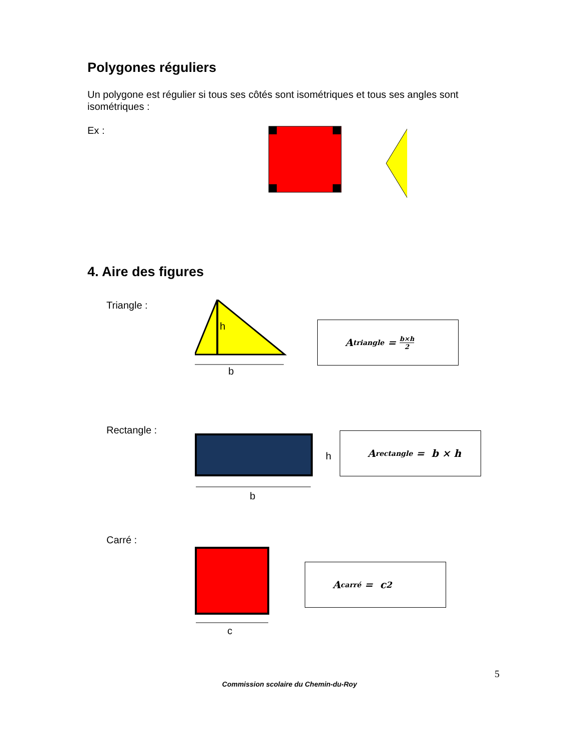Polygones réguliers
Un polygone est régulier si tous ses côtés sont isométriques et tous ses angles sont isométriques :
Ex :
4. Aire des figures
Triangle :
h
b
A<sub>triangle</sub> = b×h 2
Rectangle :
h
b
A<sub>rectangle</sub> = b × h
Carré :
c
A<sub>carré</sub> = c<sup>2</sup>
5
Commission scolaire du Chemin-du-Roy